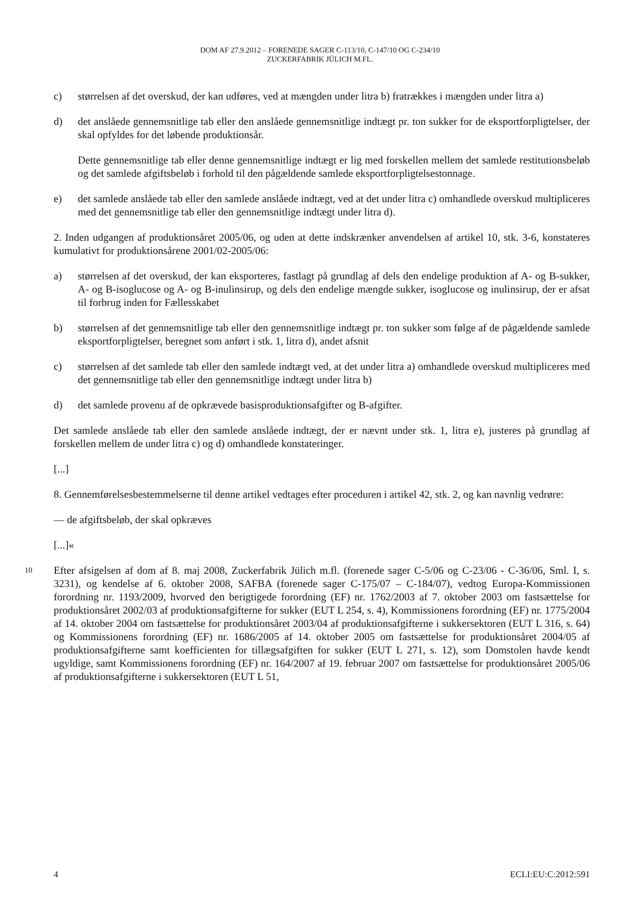DOM AF 27.9.2012 – FORENEDE SAGER C-113/10, C-147/10 OG C-234/10
ZUCKERFABRIK JÜLICH M.FL.
c) størrelsen af det overskud, der kan udføres, ved at mængden under litra b) fratrækkes i mængden under litra a)
d) det anslåede gennemsnitlige tab eller den anslåede gennemsnitlige indtægt pr. ton sukker for de eksportforpligtelser, der skal opfyldes for det løbende produktionsår.
Dette gennemsnitlige tab eller denne gennemsnitlige indtægt er lig med forskellen mellem det samlede restitutionsbeløb og det samlede afgiftsbeløb i forhold til den pågældende samlede eksportforpligtelsestonnage.
e) det samlede anslåede tab eller den samlede anslåede indtægt, ved at det under litra c) omhandlede overskud multipliceres med det gennemsnitlige tab eller den gennemsnitlige indtægt under litra d).
2. Inden udgangen af produktionsåret 2005/06, og uden at dette indskrænker anvendelsen af artikel 10, stk. 3-6, konstateres kumulativt for produktionsårene 2001/02-2005/06:
a) størrelsen af det overskud, der kan eksporteres, fastlagt på grundlag af dels den endelige produktion af A- og B-sukker, A- og B-isoglucose og A- og B-inulinsirup, og dels den endelige mængde sukker, isoglucose og inulinsirup, der er afsat til forbrug inden for Fællesskabet
b) størrelsen af det gennemsnitlige tab eller den gennemsnitlige indtægt pr. ton sukker som følge af de pågældende samlede eksportforpligtelser, beregnet som anført i stk. 1, litra d), andet afsnit
c) størrelsen af det samlede tab eller den samlede indtægt ved, at det under litra a) omhandlede overskud multipliceres med det gennemsnitlige tab eller den gennemsnitlige indtægt under litra b)
d) det samlede provenu af de opkrævede basisproduktionsafgifter og B-afgifter.
Det samlede anslåede tab eller den samlede anslåede indtægt, der er nævnt under stk. 1, litra e), justeres på grundlag af forskellen mellem de under litra c) og d) omhandlede konstateringer.
[...]
8. Gennemførelsesbestemmelserne til denne artikel vedtages efter proceduren i artikel 42, stk. 2, og kan navnlig vedrøre:
— de afgiftsbeløb, der skal opkræves
[...]«
10
Efter afsigelsen af dom af 8. maj 2008, Zuckerfabrik Jülich m.fl. (forenede sager C-5/06 og C-23/06 - C-36/06, Sml. I, s. 3231), og kendelse af 6. oktober 2008, SAFBA (forenede sager C-175/07 – C-184/07), vedtog Europa-Kommissionen forordning nr. 1193/2009, hvorved den berigtigede forordning (EF) nr. 1762/2003 af 7. oktober 2003 om fastsættelse for produktionsåret 2002/03 af produktionsafgifterne for sukker (EUT L 254, s. 4), Kommissionens forordning (EF) nr. 1775/2004 af 14. oktober 2004 om fastsættelse for produktionsåret 2003/04 af produktionsafgifterne i sukkersektoren (EUT L 316, s. 64) og Kommissionens forordning (EF) nr. 1686/2005 af 14. oktober 2005 om fastsættelse for produktionsåret 2004/05 af produktionsafgifterne samt koefficienten for tillægsafgiften for sukker (EUT L 271, s. 12), som Domstolen havde kendt ugyldige, samt Kommissionens forordning (EF) nr. 164/2007 af 19. februar 2007 om fastsættelse for produktionsåret 2005/06 af produktionsafgifterne i sukkersektoren (EUT L 51,
4 ECLI:EU:C:2012:591